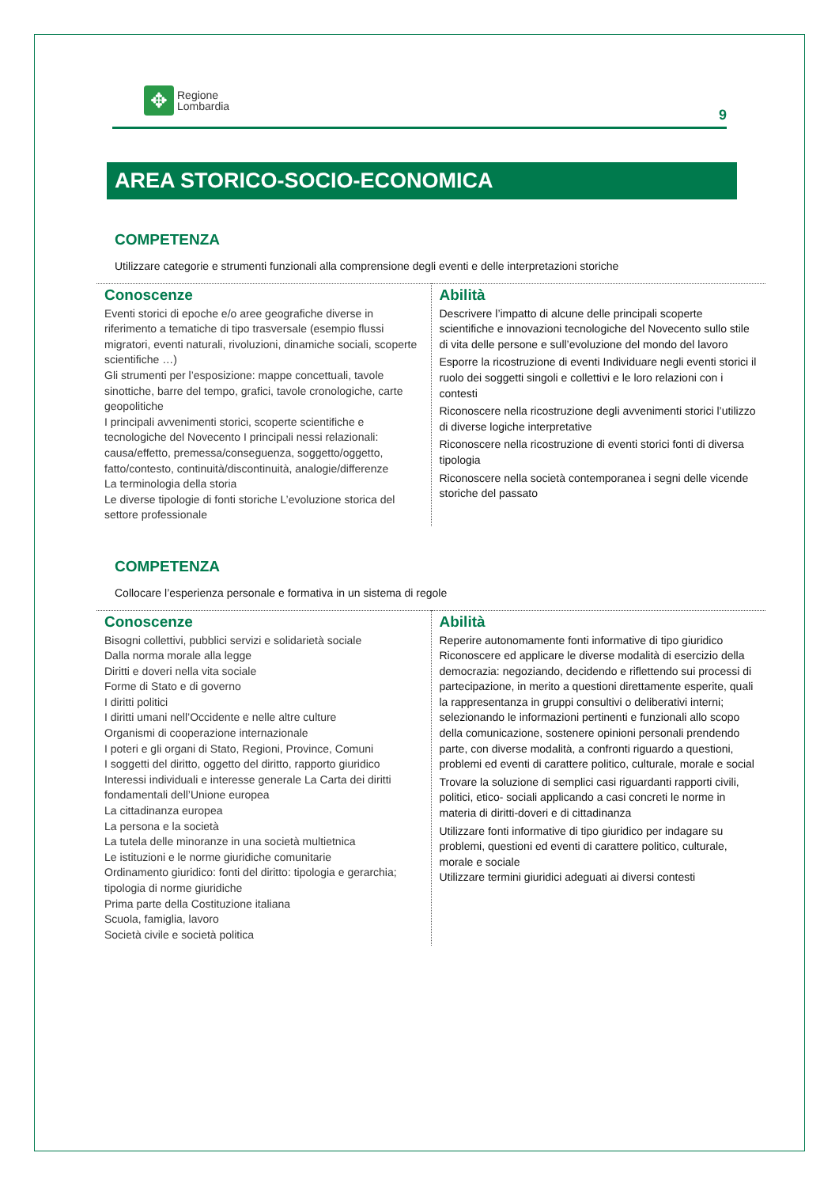✥
Regione
Lombardia
9
AREA STORICO-SOCIO-ECONOMICA
COMPETENZA
Utilizzare categorie e strumenti funzionali alla comprensione degli eventi e delle interpretazioni storiche
| Conoscenze Eventi storici di epoche e/o aree geografiche diverse in riferimento a tematiche di tipo trasversale (esempio flussi migratori, eventi naturali, rivoluzioni, dinamiche sociali, scoperte scientifiche …) Gli strumenti per l’esposizione: mappe concettuali, tavole sinottiche, barre del tempo, grafici, tavole cronologiche, carte geopolitiche I principali avvenimenti storici, scoperte scientifiche e tecnologiche del Novecento I principali nessi relazionali: causa/effetto, premessa/conseguenza, soggetto/oggetto, fatto/contesto, continuità/discontinuità, analogie/differenze La terminologia della storia Le diverse tipologie di fonti storiche L’evoluzione storica del settore professionale | Abilità Descrivere l’impatto di alcune delle principali scoperte scientifiche e innovazioni tecnologiche del Novecento sullo stile di vita delle persone e sull’evoluzione del mondo del lavoro Esporre la ricostruzione di eventi Individuare negli eventi storici il ruolo dei soggetti singoli e collettivi e le loro relazioni con i contesti Riconoscere nella ricostruzione degli avvenimenti storici l’utilizzo di diverse logiche interpretative Riconoscere nella ricostruzione di eventi storici fonti di diversa tipologia Riconoscere nella società contemporanea i segni delle vicende storiche del passato |
COMPETENZA
Collocare l’esperienza personale e formativa in un sistema di regole
| Conoscenze Bisogni collettivi, pubblici servizi e solidarietà sociale Dalla norma morale alla legge Diritti e doveri nella vita sociale Forme di Stato e di governo I diritti politici I diritti umani nell’Occidente e nelle altre culture Organismi di cooperazione internazionale I poteri e gli organi di Stato, Regioni, Province, Comuni I soggetti del diritto, oggetto del diritto, rapporto giuridico Interessi individuali e interesse generale La Carta dei diritti fondamentali dell’Unione europea La cittadinanza europea La persona e la società La tutela delle minoranze in una società multietnica Le istituzioni e le norme giuridiche comunitarie Ordinamento giuridico: fonti del diritto: tipologia e gerarchia; tipologia di norme giuridiche Prima parte della Costituzione italiana Scuola, famiglia, lavoro Società civile e società politica | Abilità Reperire autonomamente fonti informative di tipo giuridico Riconoscere ed applicare le diverse modalità di esercizio della democrazia: negoziando, decidendo e riflettendo sui processi di partecipazione, in merito a questioni direttamente esperite, quali la rappresentanza in gruppi consultivi o deliberativi interni; selezionando le informazioni pertinenti e funzionali allo scopo della comunicazione, sostenere opinioni personali prendendo parte, con diverse modalità, a confronti riguardo a questioni, problemi ed eventi di carattere politico, culturale, morale e social Trovare la soluzione di semplici casi riguardanti rapporti civili, politici, etico- sociali applicando a casi concreti le norme in materia di diritti-doveri e di cittadinanza Utilizzare fonti informative di tipo giuridico per indagare su problemi, questioni ed eventi di carattere politico, culturale, morale e sociale Utilizzare termini giuridici adeguati ai diversi contesti |